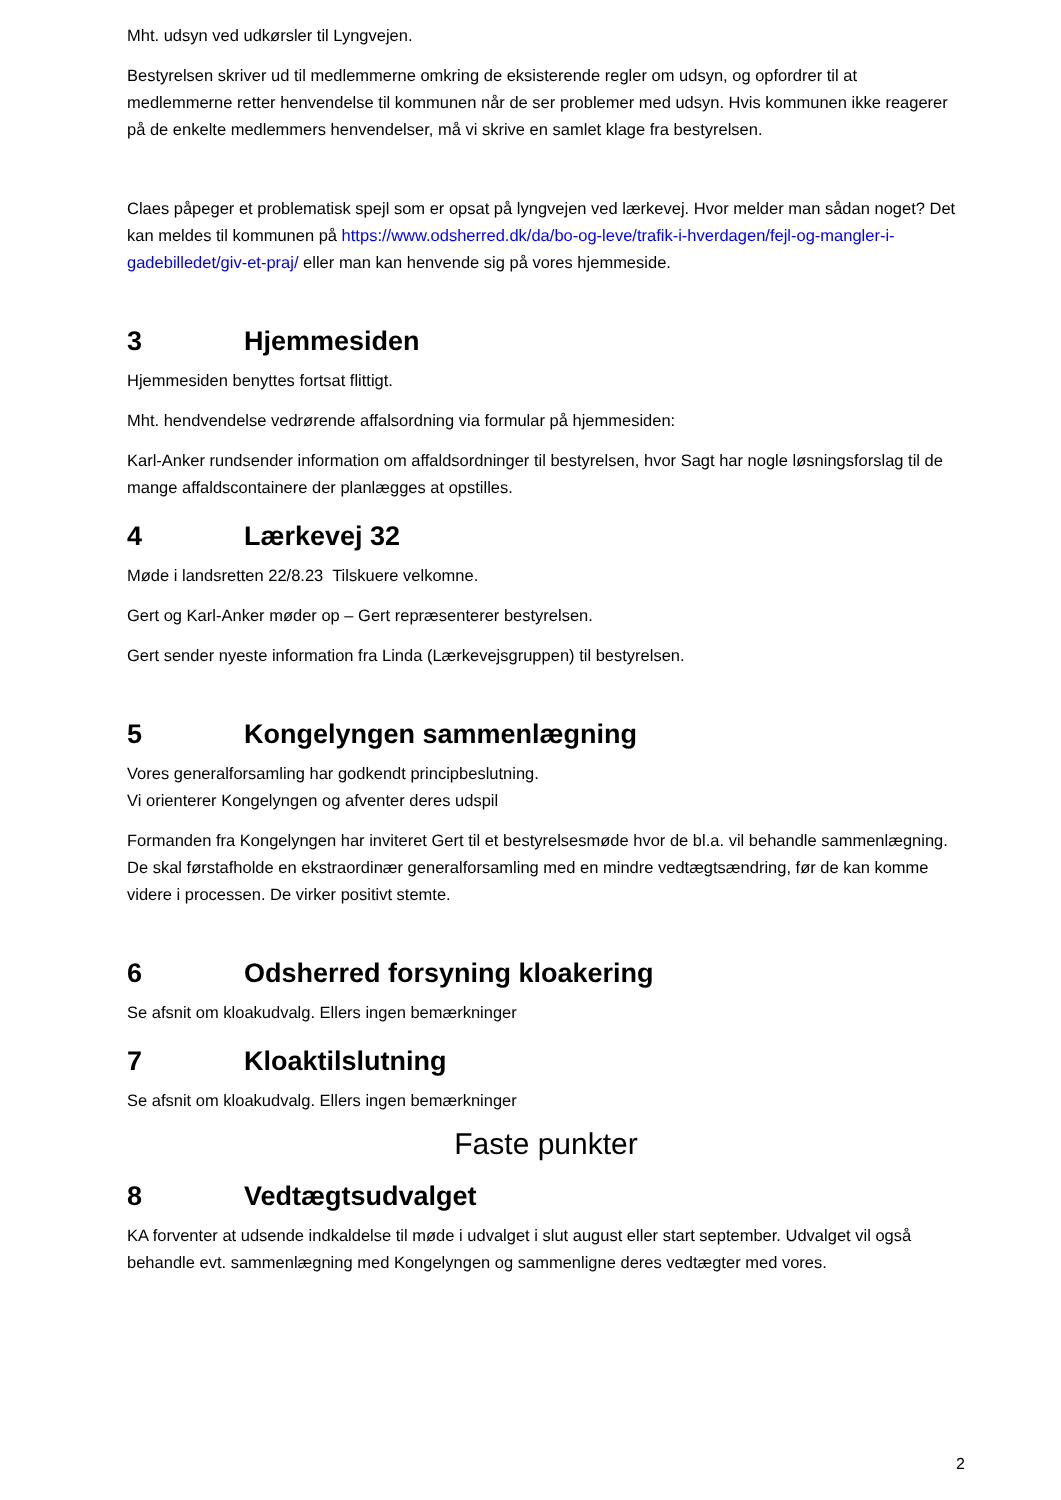Mht. udsyn ved udkørsler til Lyngvejen.
Bestyrelsen skriver ud til medlemmerne omkring de eksisterende regler om udsyn, og opfordrer til at medlemmerne retter henvendelse til kommunen når de ser problemer med udsyn. Hvis kommunen ikke reagerer på de enkelte medlemmers henvendelser, må vi skrive en samlet klage fra bestyrelsen.
Claes påpeger et problematisk spejl som er opsat på lyngvejen ved lærkevej. Hvor melder man sådan noget? Det kan meldes til kommunen på https://www.odsherred.dk/da/bo-og-leve/trafik-i-hverdagen/fejl-og-mangler-i-gadebilledet/giv-et-praj/ eller man kan henvende sig på vores hjemmeside.
3 Hjemmesiden
Hjemmesiden benyttes fortsat flittigt.
Mht. hendvendelse vedrørende affalsordning via formular på hjemmesiden:
Karl-Anker rundsender information om affaldsordninger til bestyrelsen, hvor Sagt har nogle løsningsforslag til de mange affaldscontainere der planlægges at opstilles.
4 Lærkevej 32
Møde i landsretten 22/8.23 Tilskuere velkomne.
Gert og Karl-Anker møder op – Gert repræsenterer bestyrelsen.
Gert sender nyeste information fra Linda (Lærkevejsgruppen) til bestyrelsen.
5 Kongelyngen sammenlægning
Vores generalforsamling har godkendt principbeslutning.
Vi orienterer Kongelyngen og afventer deres udspil
Formanden fra Kongelyngen har inviteret Gert til et bestyrelsesmøde hvor de bl.a. vil behandle sammenlægning. De skal førstafholde en ekstraordinær generalforsamling med en mindre vedtægtsændring, før de kan komme videre i processen. De virker positivt stemte.
6 Odsherred forsyning kloakering
Se afsnit om kloakudvalg. Ellers ingen bemærkninger
7 Kloaktilslutning
Se afsnit om kloakudvalg. Ellers ingen bemærkninger
Faste punkter
8 Vedtægtsudvalget
KA forventer at udsende indkaldelse til møde i udvalget i slut august eller start september. Udvalget vil også behandle evt. sammenlægning med Kongelyngen og sammenligne deres vedtægter med vores.
2